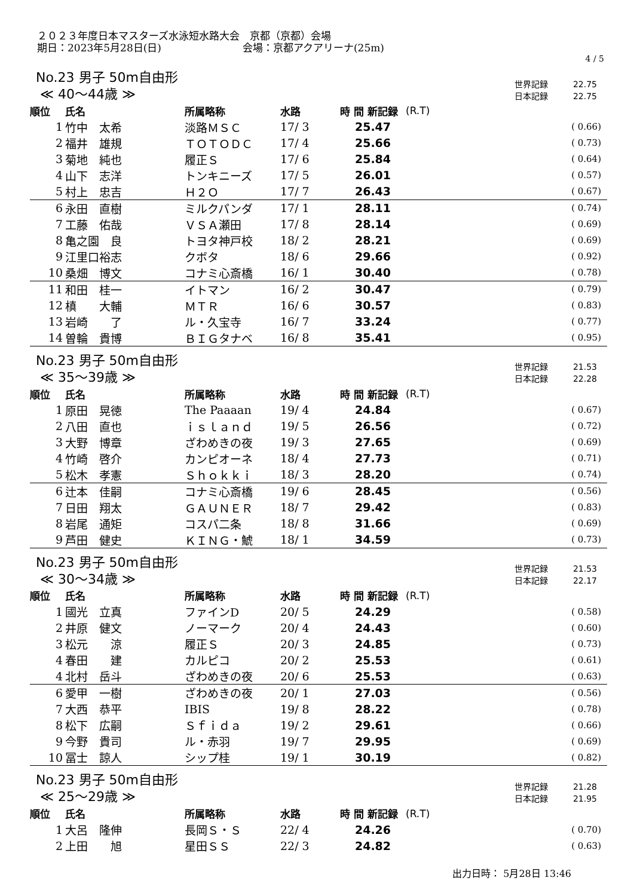２０２３年度日本マスターズ水泳短水路大会　京都（京都）会場
期日：2023年5月28日(日)　　　　　　　　会場：京都アクアリーナ(25m)
4 / 5
No.23 男子 50m自由形
≪ 40～44歳 ≫
| 世界記録 | 22.75 |
| 日本記録 | 22.75 |
| 順位 | 氏名 | 所属略称 | 水路 | 時 間 新記録 | | (R.T) |
| --- | --- | --- | --- | --- | --- | --- |
| 1 | 竹中 太希 | 淡路ＭＳＣ | 17/ 3 | 25.47 | | ( 0.66) |
| 2 | 福井 雄規 | ＴＯＴＯＤＣ | 17/ 4 | 25.66 | | ( 0.73) |
| 3 | 菊地 純也 | 履正Ｓ | 17/ 6 | 25.84 | | ( 0.64) |
| 4 | 山下 志洋 | トンキニーズ | 17/ 5 | 26.01 | | ( 0.57) |
| 5 | 村上 忠吉 | Ｈ２Ｏ | 17/ 7 | 26.43 | | ( 0.67) |
| 6 | 永田 直樹 | ミルクパンダ | 17/ 1 | 28.11 | | ( 0.74) |
| 7 | 工藤 佑哉 | ＶＳＡ瀬田 | 17/ 8 | 28.14 | | ( 0.69) |
| 8 | 亀之園 良 | トヨタ神戸校 | 18/ 2 | 28.21 | | ( 0.69) |
| 9 | 江里口裕志 | クボタ | 18/ 6 | 29.66 | | ( 0.92) |
| 10 | 桑畑 博文 | コナミ心斎橋 | 16/ 1 | 30.40 | | ( 0.78) |
| 11 | 和田 桂一 | イトマン | 16/ 2 | 30.47 | | ( 0.79) |
| 12 | 槙 大輔 | ＭＴＲ | 16/ 6 | 30.57 | | ( 0.83) |
| 13 | 岩崎 了 | ル・久宝寺 | 16/ 7 | 33.24 | | ( 0.77) |
| 14 | 曽輪 貴博 | ＢＩＧタナベ | 16/ 8 | 35.41 | | ( 0.95) |
No.23 男子 50m自由形
≪ 35～39歳 ≫
| 世界記録 | 21.53 |
| 日本記録 | 22.28 |
| 順位 | 氏名 | 所属略称 | 水路 | 時 間 新記録 | | (R.T) |
| --- | --- | --- | --- | --- | --- | --- |
| 1 | 原田 晃徳 | The Paaaan | 19/ 4 | 24.84 | | ( 0.67) |
| 2 | 八田 直也 | ｉｓｌａｎｄ | 19/ 5 | 26.56 | | ( 0.72) |
| 3 | 大野 博章 | ざわめきの夜 | 19/ 3 | 27.65 | | ( 0.69) |
| 4 | 竹崎 啓介 | カンピオーネ | 18/ 4 | 27.73 | | ( 0.71) |
| 5 | 松木 孝憲 | Ｓｈｏｋｋｉ | 18/ 3 | 28.20 | | ( 0.74) |
| 6 | 辻本 佳嗣 | コナミ心斎橋 | 19/ 6 | 28.45 | | ( 0.56) |
| 7 | 日田 翔太 | ＧＡＵＮＥＲ | 18/ 7 | 29.42 | | ( 0.83) |
| 8 | 岩尾 通矩 | コスパ二条 | 18/ 8 | 31.66 | | ( 0.69) |
| 9 | 芦田 健史 | ＫＩＮＧ・鯱 | 18/ 1 | 34.59 | | ( 0.73) |
No.23 男子 50m自由形
≪ 30～34歳 ≫
| 世界記録 | 21.53 |
| 日本記録 | 22.17 |
| 順位 | 氏名 | 所属略称 | 水路 | 時 間 新記録 | | (R.T) |
| --- | --- | --- | --- | --- | --- | --- |
| 1 | 國光 立真 | ファインD | 20/ 5 | 24.29 | | ( 0.58) |
| 2 | 井原 健文 | ノーマーク | 20/ 4 | 24.43 | | ( 0.60) |
| 3 | 松元 涼 | 履正Ｓ | 20/ 3 | 24.85 | | ( 0.73) |
| 4 | 春田 建 | カルピコ | 20/ 2 | 25.53 | | ( 0.61) |
| 4 | 北村 岳斗 | ざわめきの夜 | 20/ 6 | 25.53 | | ( 0.63) |
| 6 | 愛甲 一樹 | ざわめきの夜 | 20/ 1 | 27.03 | | ( 0.56) |
| 7 | 大西 恭平 | IBIS | 19/ 8 | 28.22 | | ( 0.78) |
| 8 | 松下 広嗣 | Ｓｆｉｄａ | 19/ 2 | 29.61 | | ( 0.66) |
| 9 | 今野 貴司 | ル・赤羽 | 19/ 7 | 29.95 | | ( 0.69) |
| 10 | 冨士 諒人 | シップ桂 | 19/ 1 | 30.19 | | ( 0.82) |
No.23 男子 50m自由形
≪ 25～29歳 ≫
| 世界記録 | 21.28 |
| 日本記録 | 21.95 |
| 順位 | 氏名 | 所属略称 | 水路 | 時 間 新記録 | | (R.T) |
| --- | --- | --- | --- | --- | --- | --- |
| 1 | 大呂 隆伸 | 長岡Ｓ・Ｓ | 22/ 4 | 24.26 | | ( 0.70) |
| 2 | 上田 旭 | 星田ＳＳ | 22/ 3 | 24.82 | | ( 0.63) |
出力日時： 5月28日 13:46